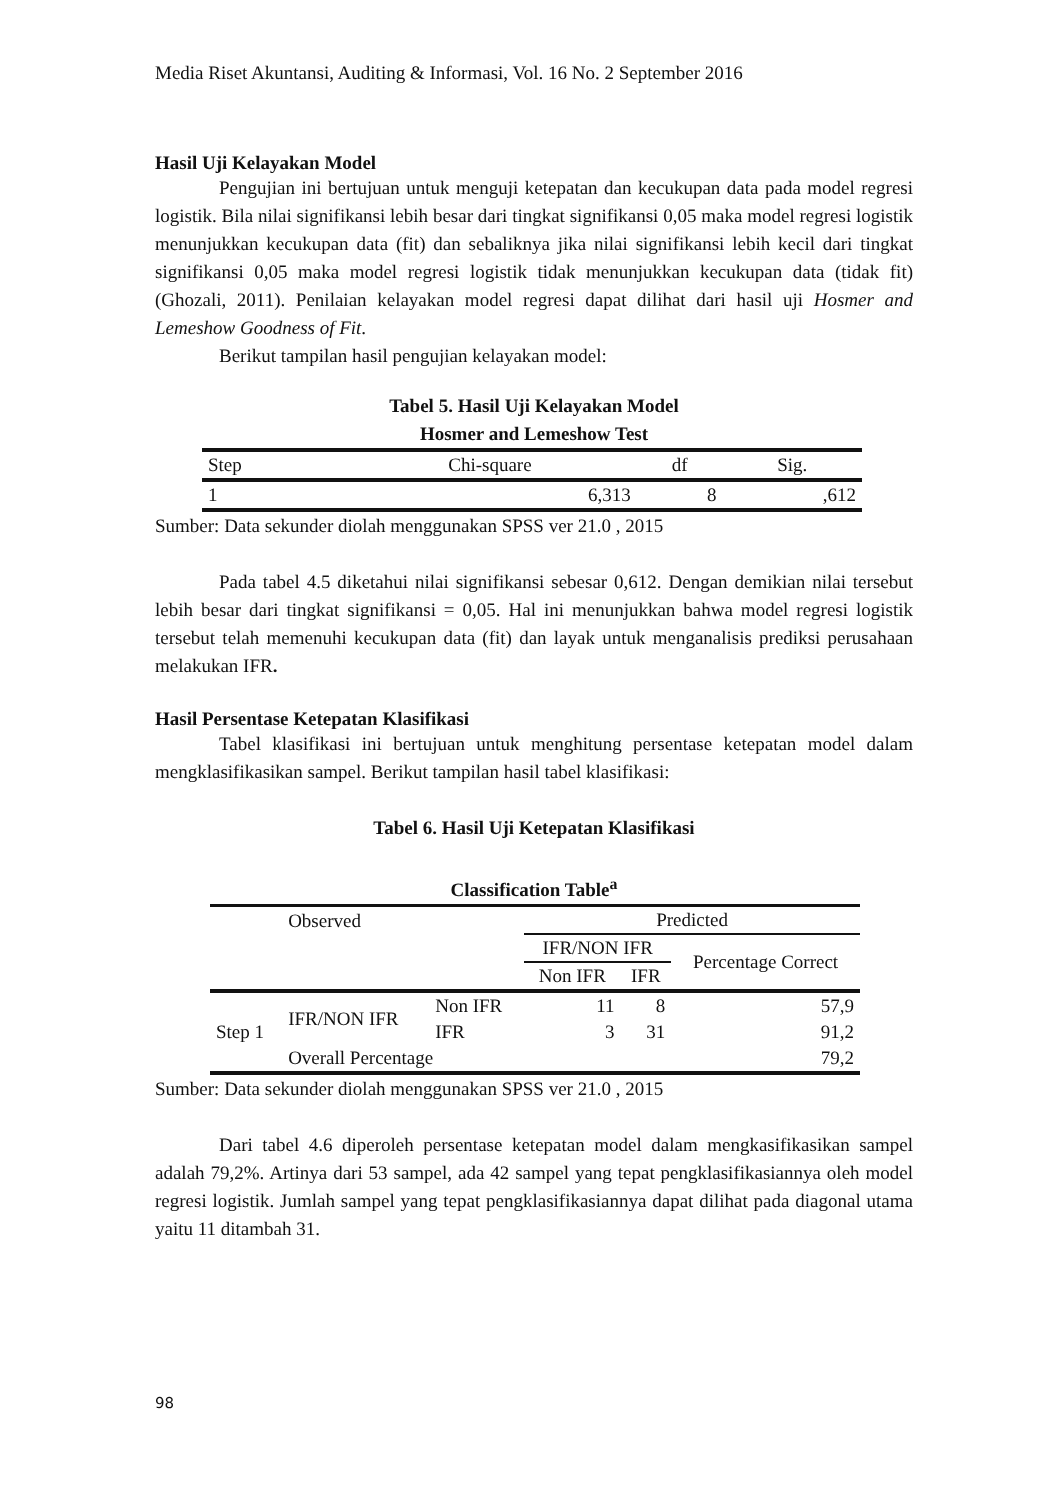Media Riset Akuntansi, Auditing & Informasi, Vol. 16 No. 2 September 2016
Hasil Uji Kelayakan Model
Pengujian ini bertujuan untuk menguji ketepatan dan kecukupan data pada model regresi logistik. Bila nilai signifikansi lebih besar dari tingkat signifikansi 0,05 maka model regresi logistik menunjukkan kecukupan data (fit) dan sebaliknya jika nilai signifikansi lebih kecil dari tingkat signifikansi 0,05 maka model regresi logistik tidak menunjukkan kecukupan data (tidak fit) (Ghozali, 2011). Penilaian kelayakan model regresi dapat dilihat dari hasil uji Hosmer and Lemeshow Goodness of Fit.
Berikut tampilan hasil pengujian kelayakan model:
Tabel 5. Hasil Uji Kelayakan Model
Hosmer and Lemeshow Test
| Step | Chi-square | df | Sig. |
| 1 | 6,313 | 8 | ,612 |
Sumber: Data sekunder diolah menggunakan SPSS ver 21.0 , 2015
Pada tabel 4.5 diketahui nilai signifikansi sebesar 0,612. Dengan demikian nilai tersebut lebih besar dari tingkat signifikansi = 0,05. Hal ini menunjukkan bahwa model regresi logistik tersebut telah memenuhi kecukupan data (fit) dan layak untuk menganalisis prediksi perusahaan melakukan IFR.
Hasil Persentase Ketepatan Klasifikasi
Tabel klasifikasi ini bertujuan untuk menghitung persentase ketepatan model dalam mengklasifikasikan sampel. Berikut tampilan hasil tabel klasifikasi:
Tabel 6. Hasil Uji Ketepatan Klasifikasi
Classification Table<sup>a</sup>
| | Observed | | Predicted | | |
| | | | IFR/NON IFR | | Percentage Correct |
| | | | Non IFR | IFR | |
| Step 1 | IFR/NON IFR | Non IFR | 11 | 8 | 57,9 |
| | | IFR | 3 | 31 | 91,2 |
| | Overall Percentage | | | | 79,2 |
Sumber: Data sekunder diolah menggunakan SPSS ver 21.0 , 2015
Dari tabel 4.6 diperoleh persentase ketepatan model dalam mengkasifikasikan sampel adalah 79,2%. Artinya dari 53 sampel, ada 42 sampel yang tepat pengklasifikasiannya oleh model regresi logistik. Jumlah sampel yang tepat pengklasifikasiannya dapat dilihat pada diagonal utama yaitu 11 ditambah 31.
98